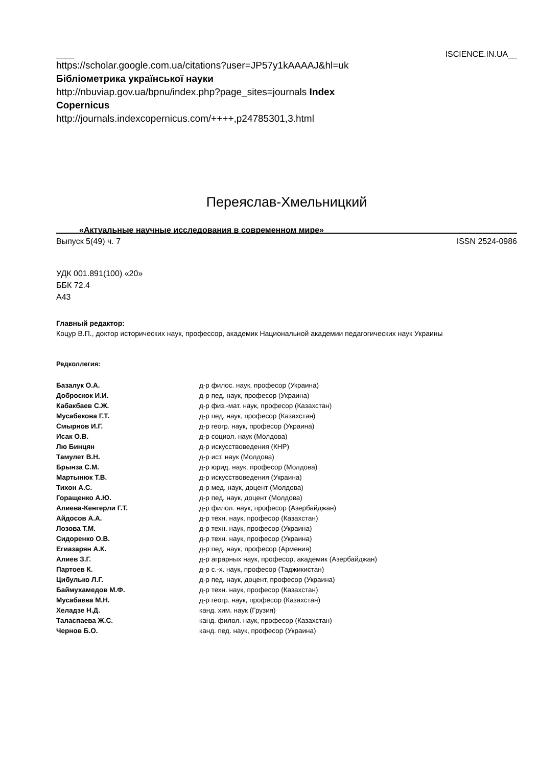____ ISCIENCE.IN.UA__
https://scholar.google.com.ua/citations?user=JP57y1kAAAAJ&hl=uk
Бібліометрика української науки
http://nbuviap.gov.ua/bpnu/index.php?page_sites=journals Index
Copernicus
http://journals.indexcopernicus.com/++++,p24785301,3.html
Переяслав-Хмельницкий
«Актуальные научные исследования в современном мире»
Выпуск 5(49) ч. 7 ISSN 2524-0986
УДК 001.891(100) «20»
ББК 72.4
А43
Главный редактор:
Коцур В.П., доктор исторических наук, профессор, академик Национальной академии педагогических наук Украины
Редколлегия:
| Базалук О.А. | д-р филос. наук, професор (Украина) |
| Доброскок И.И. | д-р пед. наук, професор (Украина) |
| Кабакбаев С.Ж. | д-р физ.-мат. наук, професор (Казахстан) |
| Мусабекова Г.Т. | д-р пед. наук, професор (Казахстан) |
| Смырнов И.Г. | д-р геогр. наук, професор (Украина) |
| Исак О.В. | д-р социол. наук (Молдова) |
| Лю Бинцян | д-р искусствоведения (КНР) |
| Тамулет В.Н. | д-р ист. наук (Молдова) |
| Брынза С.М. | д-р юрид. наук, професор (Молдова) |
| Мартынюк Т.В. | д-р искусствоведения (Украина) |
| Тихон А.С. | д-р мед. наук, доцент (Молдова) |
| Горащенко А.Ю. | д-р пед. наук, доцент (Молдова) |
| Алиева-Кенгерли Г.Т. | д-р филол. наук, професор (Азербайджан) |
| Айдосов А.А. | д-р техн. наук, професор (Казахстан) |
| Лозова Т.М. | д-р техн. наук, професор (Украина) |
| Сидоренко О.В. | д-р техн. наук, професор (Украина) |
| Егиазарян А.К. | д-р пед. наук, професор (Армения) |
| Алиев З.Г. | д-р аграрных наук, професор, академик (Азербайджан) |
| Партоев К. | д-р с.-х. наук, професор (Таджикистан) |
| Цибулько Л.Г. | д-р пед. наук, доцент, професор (Украина) |
| Баймухамедов М.Ф. | д-р техн. наук, професор (Казахстан) |
| Мусабаева М.Н. | д-р геогр. наук, професор (Казахстан) |
| Хеладзе Н.Д. | канд. хим. наук (Грузия) |
| Таласпаева Ж.С. | канд. филол. наук, професор (Казахстан) |
| Чернов Б.О. | канд. пед. наук, професор (Украина) |